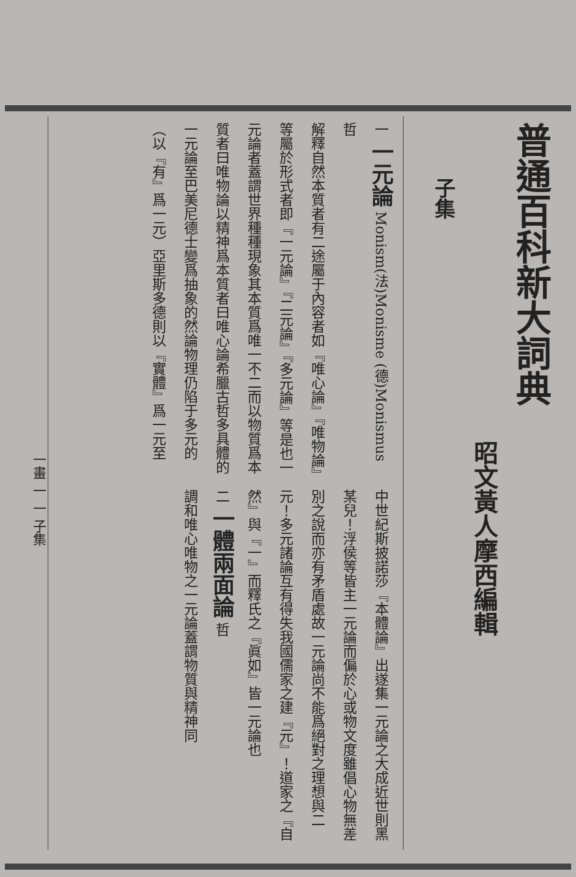普通百科新大詞典
昭文黃人摩西編輯
子集
一
一元論
Monism(法)Monisme (德)Monismus 哲
解釋自然本質者有二途屬于內容者如『唯心論』『唯物論』等屬於形式者即『一元論』『二元論』『多元論』等是也一元論者蓋謂世界種種現象其本質爲唯一不二而以物質爲本質者曰唯物論以精神爲本質者曰唯心論希臘古哲多具體的一元論至巴美尼德士變爲抽象的然論物理仍陷于多元的（以『有』爲一元）亞里斯多德則以『實體』爲一元至
中世紀斯披諾莎『本體論』出遂集一元論之大成近世則黑某兒！浮侯等皆主一元論而偏於心或物文度雖倡心物無差別之說而亦有矛盾處故一元論尚不能爲絕對之理想與二元！多元諸論互有得失我國儒家之建『元』！道家之『自然』與『一』而釋氏之『眞如』皆一元論也
二
一體兩面論
哲
調和唯心唯物之一元論蓋謂物質與精神同
一畫 一 一 子集